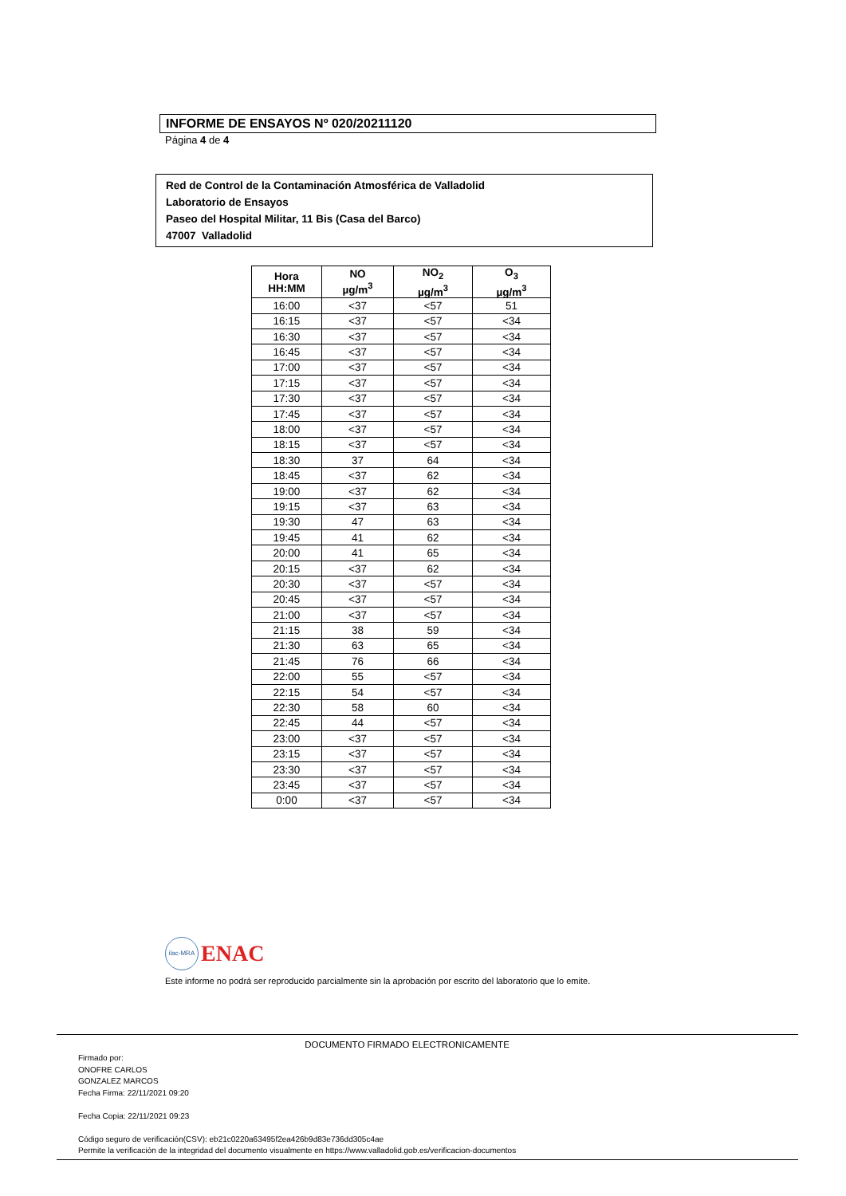INFORME DE ENSAYOS Nº 020/20211120
Página 4 de 4
Red de Control de la Contaminación Atmosférica de Valladolid
Laboratorio de Ensayos
Paseo del Hospital Militar, 11 Bis (Casa del Barco)
47007 Valladolid
| Hora HH:MM | NO µg/m<sup>3</sup> | NO<sub>2</sub> µg/m<sup>3</sup> | O<sub>3</sub> µg/m<sup>3</sup> |
| --- | --- | --- | --- |
| 16:00 | <37 | <57 | 51 |
| 16:15 | <37 | <57 | <34 |
| 16:30 | <37 | <57 | <34 |
| 16:45 | <37 | <57 | <34 |
| 17:00 | <37 | <57 | <34 |
| 17:15 | <37 | <57 | <34 |
| 17:30 | <37 | <57 | <34 |
| 17:45 | <37 | <57 | <34 |
| 18:00 | <37 | <57 | <34 |
| 18:15 | <37 | <57 | <34 |
| 18:30 | 37 | 64 | <34 |
| 18:45 | <37 | 62 | <34 |
| 19:00 | <37 | 62 | <34 |
| 19:15 | <37 | 63 | <34 |
| 19:30 | 47 | 63 | <34 |
| 19:45 | 41 | 62 | <34 |
| 20:00 | 41 | 65 | <34 |
| 20:15 | <37 | 62 | <34 |
| 20:30 | <37 | <57 | <34 |
| 20:45 | <37 | <57 | <34 |
| 21:00 | <37 | <57 | <34 |
| 21:15 | 38 | 59 | <34 |
| 21:30 | 63 | 65 | <34 |
| 21:45 | 76 | 66 | <34 |
| 22:00 | 55 | <57 | <34 |
| 22:15 | 54 | <57 | <34 |
| 22:30 | 58 | 60 | <34 |
| 22:45 | 44 | <57 | <34 |
| 23:00 | <37 | <57 | <34 |
| 23:15 | <37 | <57 | <34 |
| 23:30 | <37 | <57 | <34 |
| 23:45 | <37 | <57 | <34 |
| 0:00 | <37 | <57 | <34 |
ilac-MRA ENAC
Este informe no podrá ser reproducido parcialmente sin la aprobación por escrito del laboratorio que lo emite.
DOCUMENTO FIRMADO ELECTRONICAMENTE
Firmado por:
ONOFRE CARLOS
GONZALEZ MARCOS
Fecha Firma: 22/11/2021 09:20
Fecha Copia: 22/11/2021 09:23
Código seguro de verificación(CSV): eb21c0220a63495f2ea426b9d83e736dd305c4ae
Permite la verificación de la integridad del documento visualmente en https://www.valladolid.gob.es/verificacion-documentos